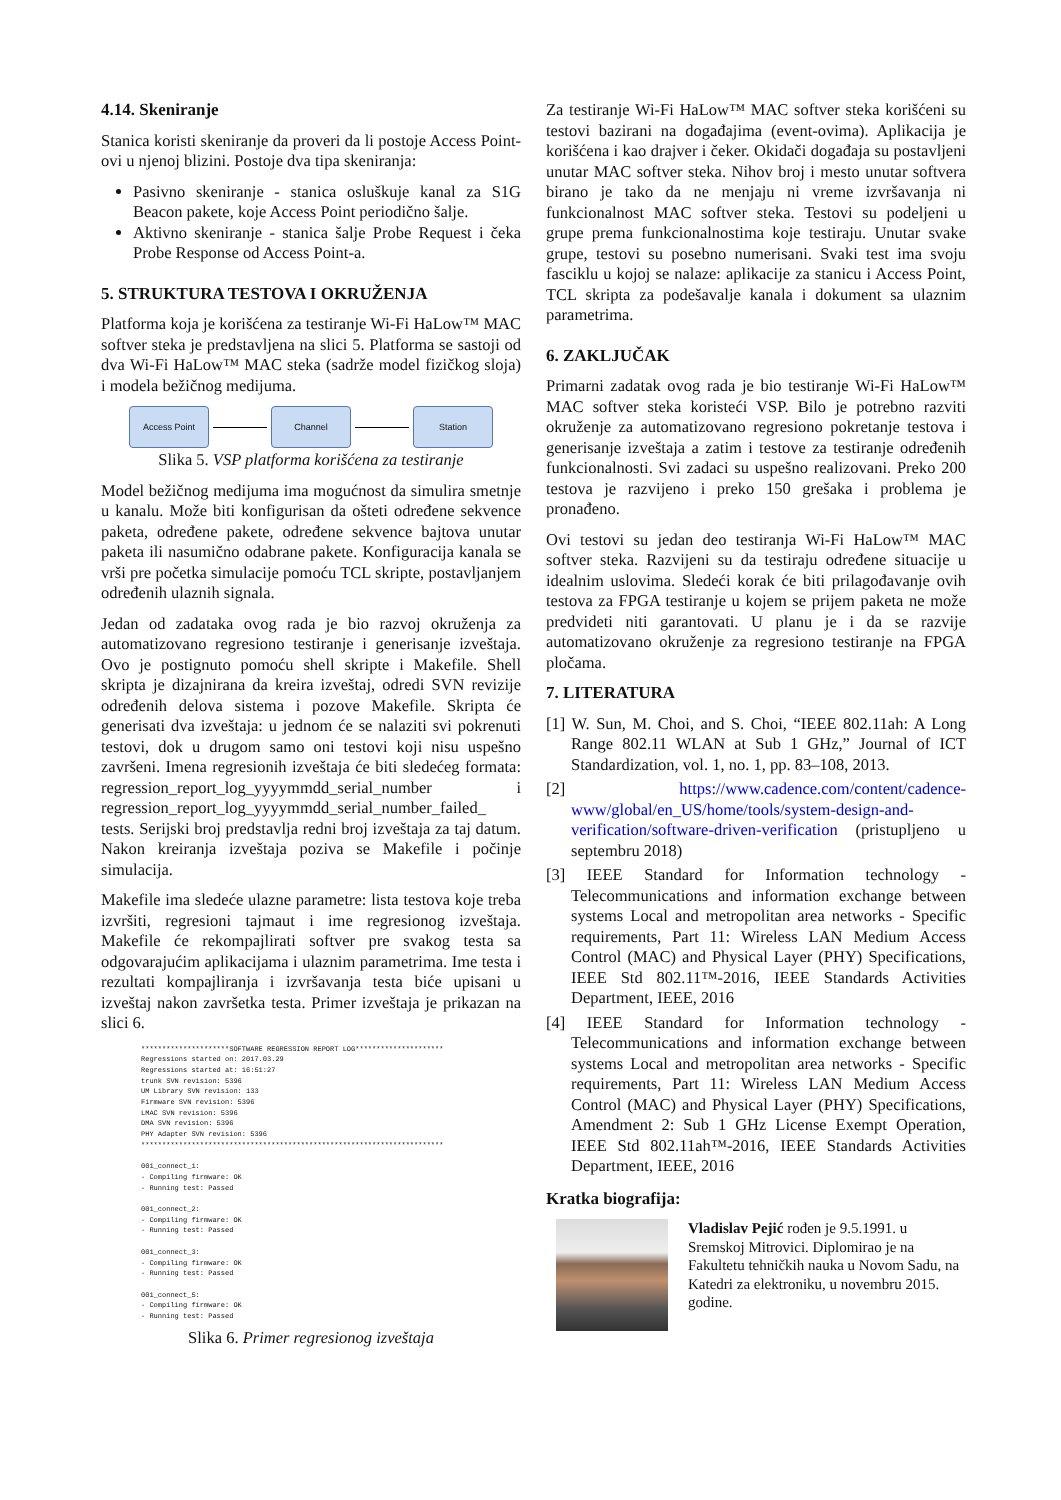4.14. Skeniranje
Stanica koristi skeniranje da proveri da li postoje Access Point-ovi u njenoj blizini. Postoje dva tipa skeniranja:
Pasivno skeniranje - stanica osluškuje kanal za S1G Beacon pakete, koje Access Point periodično šalje.
Aktivno skeniranje - stanica šalje Probe Request i čeka Probe Response od Access Point-a.
5. STRUKTURA TESTOVA I OKRUŽENJA
Platforma koja je korišćena za testiranje Wi-Fi HaLow™ MAC softver steka je predstavljena na slici 5. Platforma se sastoji od dva Wi-Fi HaLow™ MAC steka (sadrže model fizičkog sloja) i modela bežičnog medijuma.
Access Point Channel Station
Slika 5. VSP platforma korišćena za testiranje
Model bežičnog medijuma ima mogućnost da simulira smetnje u kanalu. Može biti konfigurisan da ošteti određene sekvence paketa, određene pakete, određene sekvence bajtova unutar paketa ili nasumično odabrane pakete. Konfiguracija kanala se vrši pre početka simulacije pomoću TCL skripte, postavljanjem određenih ulaznih signala.
Jedan od zadataka ovog rada je bio razvoj okruženja za automatizovano regresiono testiranje i generisanje izveštaja. Ovo je postignuto pomoću shell skripte i Makefile. Shell skripta je dizajnirana da kreira izveštaj, odredi SVN revizije određenih delova sistema i pozove Makefile. Skripta će generisati dva izveštaja: u jednom će se nalaziti svi pokrenuti testovi, dok u drugom samo oni testovi koji nisu uspešno završeni. Imena regresionih izveštaja će biti sledećeg formata: regression_report_log_yyyymmdd_serial_number i regression_report_log_yyyymmdd_serial_number_failed_ tests. Serijski broj predstavlja redni broj izveštaja za taj datum. Nakon kreiranja izveštaja poziva se Makefile i počinje simulacija.
Makefile ima sledeće ulazne parametre: lista testova koje treba izvršiti, regresioni tajmaut i ime regresionog izveštaja. Makefile će rekompajlirati softver pre svakog testa sa odgovarajućim aplikacijama i ulaznim parametrima. Ime testa i rezultati kompajliranja i izvršavanja testa biće upisani u izveštaj nakon završetka testa. Primer izveštaja je prikazan na slici 6.
*********************SOFTWARE REGRESSION REPORT LOG*********************
Regressions started on: 2017.03.29
Regressions started at: 16:51:27
trunk SVN revision: 5396
UM Library SVN revision: 133
Firmware SVN revision: 5396
LMAC SVN revision: 5396
DMA SVN revision: 5396
PHY Adapter SVN revision: 5396
************************************************************************

001_connect_1:
- Compiling firmware: OK
- Running test: Passed

001_connect_2:
- Compiling firmware: OK
- Running test: Passed

001_connect_3:
- Compiling firmware: OK
- Running test: Passed

001_connect_5:
- Compiling firmware: OK
- Running test: Passed
Slika 6. Primer regresionog izveštaja
Za testiranje Wi-Fi HaLow™ MAC softver steka korišćeni su testovi bazirani na događajima (event-ovima). Aplikacija je korišćena i kao drajver i čeker. Okidači događaja su postavljeni unutar MAC softver steka. Nihov broj i mesto unutar softvera birano je tako da ne menjaju ni vreme izvršavanja ni funkcionalnost MAC softver steka. Testovi su podeljeni u grupe prema funkcionalnostima koje testiraju. Unutar svake grupe, testovi su posebno numerisani. Svaki test ima svoju fasciklu u kojoj se nalaze: aplikacije za stanicu i Access Point, TCL skripta za podešavalje kanala i dokument sa ulaznim parametrima.
6. ZAKLJUČAK
Primarni zadatak ovog rada je bio testiranje Wi-Fi HaLow™ MAC softver steka koristeći VSP. Bilo je potrebno razviti okruženje za automatizovano regresiono pokretanje testova i generisanje izveštaja a zatim i testove za testiranje određenih funkcionalnosti. Svi zadaci su uspešno realizovani. Preko 200 testova je razvijeno i preko 150 grešaka i problema je pronađeno.
Ovi testovi su jedan deo testiranja Wi-Fi HaLow™ MAC softver steka. Razvijeni su da testiraju određene situacije u idealnim uslovima. Sledeći korak će biti prilagođavanje ovih testova za FPGA testiranje u kojem se prijem paketa ne može predvideti niti garantovati. U planu je i da se razvije automatizovano okruženje za regresiono testiranje na FPGA pločama.
7. LITERATURA
[1] W. Sun, M. Choi, and S. Choi, “IEEE 802.11ah: A Long Range 802.11 WLAN at Sub 1 GHz,” Journal of ICT Standardization, vol. 1, no. 1, pp. 83–108, 2013.
[2] https://www.cadence.com/content/cadence-www/global/en_US/home/tools/system-design-and-verification/software-driven-verification (pristupljeno u septembru 2018)
[3] IEEE Standard for Information technology - Telecommunications and information exchange between systems Local and metropolitan area networks - Specific requirements, Part 11: Wireless LAN Medium Access Control (MAC) and Physical Layer (PHY) Specifications, IEEE Std 802.11™-2016, IEEE Standards Activities Department, IEEE, 2016
[4] IEEE Standard for Information technology - Telecommunications and information exchange between systems Local and metropolitan area networks - Specific requirements, Part 11: Wireless LAN Medium Access Control (MAC) and Physical Layer (PHY) Specifications, Amendment 2: Sub 1 GHz License Exempt Operation, IEEE Std 802.11ah™-2016, IEEE Standards Activities Department, IEEE, 2016
Kratka biografija:
Vladislav Pejić rođen je 9.5.1991. u Sremskoj Mitrovici. Diplomirao je na Fakultetu tehničkih nauka u Novom Sadu, na Katedri za elektroniku, u novembru 2015. godine.